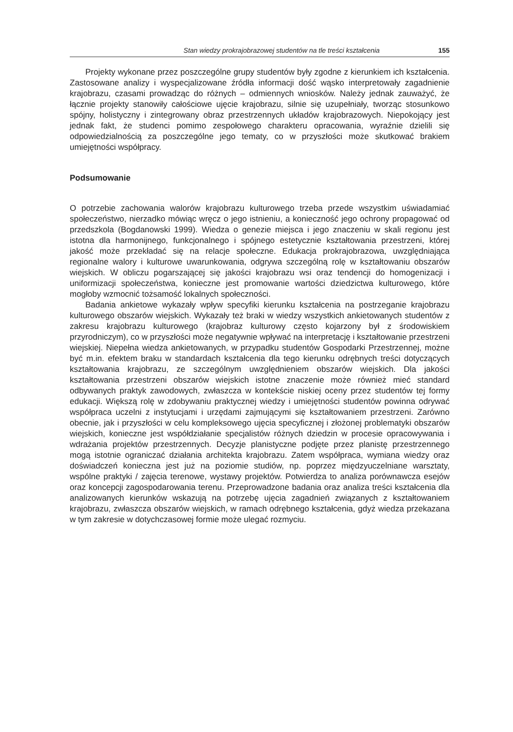Stan wiedzy prokrajobrazowej studentów na tle treści kształcenia 155
Projekty wykonane przez poszczególne grupy studentów były zgodne z kierunkiem ich kształcenia. Zastosowane analizy i wyspecjalizowane źródła informacji dość wąsko interpretowały zagadnienie krajobrazu, czasami prowadząc do różnych – odmiennych wniosków. Należy jednak zauważyć, że łącznie projekty stanowiły całościowe ujęcie krajobrazu, silnie się uzupełniały, tworząc stosunkowo spójny, holistyczny i zintegrowany obraz przestrzennych układów krajobrazowych. Niepokojący jest jednak fakt, że studenci pomimo zespołowego charakteru opracowania, wyraźnie dzielili się odpowiedzialnością za poszczególne jego tematy, co w przyszłości może skutkować brakiem umiejętności współpracy.
Podsumowanie
O potrzebie zachowania walorów krajobrazu kulturowego trzeba przede wszystkim uświadamiać społeczeństwo, nierzadko mówiąc wręcz o jego istnieniu, a konieczność jego ochrony propagować od przedszkola (Bogdanowski 1999). Wiedza o genezie miejsca i jego znaczeniu w skali regionu jest istotna dla harmonijnego, funkcjonalnego i spójnego estetycznie kształtowania przestrzeni, której jakość może przekładać się na relacje społeczne. Edukacja prokrajobrazowa, uwzględniająca regionalne walory i kulturowe uwarunkowania, odgrywa szczególną rolę w kształtowaniu obszarów wiejskich. W obliczu pogarszającej się jakości krajobrazu wsi oraz tendencji do homogenizacji i uniformizacji społeczeństwa, konieczne jest promowanie wartości dziedzictwa kulturowego, które mogłoby wzmocnić tożsamość lokalnych społeczności.
Badania ankietowe wykazały wpływ specyfiki kierunku kształcenia na postrzeganie krajobrazu kulturowego obszarów wiejskich. Wykazały też braki w wiedzy wszystkich ankietowanych studentów z zakresu krajobrazu kulturowego (krajobraz kulturowy często kojarzony był z środowiskiem przyrodniczym), co w przyszłości może negatywnie wpływać na interpretację i kształtowanie przestrzeni wiejskiej. Niepełna wiedza ankietowanych, w przypadku studentów Gospodarki Przestrzennej, możne być m.in. efektem braku w standardach kształcenia dla tego kierunku odrębnych treści dotyczących kształtowania krajobrazu, ze szczególnym uwzględnieniem obszarów wiejskich. Dla jakości kształtowania przestrzeni obszarów wiejskich istotne znaczenie może również mieć standard odbywanych praktyk zawodowych, zwłaszcza w kontekście niskiej oceny przez studentów tej formy edukacji. Większą rolę w zdobywaniu praktycznej wiedzy i umiejętności studentów powinna odrywać współpraca uczelni z instytucjami i urzędami zajmującymi się kształtowaniem przestrzeni. Zarówno obecnie, jak i przyszłości w celu kompleksowego ujęcia specyficznej i złożonej problematyki obszarów wiejskich, konieczne jest współdziałanie specjalistów różnych dziedzin w procesie opracowywania i wdrażania projektów przestrzennych. Decyzje planistyczne podjęte przez planistę przestrzennego mogą istotnie ograniczać działania architekta krajobrazu. Zatem współpraca, wymiana wiedzy oraz doświadczeń konieczna jest już na poziomie studiów, np. poprzez międzyuczelniane warsztaty, wspólne praktyki / zajęcia terenowe, wystawy projektów. Potwierdza to analiza porównawcza esejów oraz koncepcji zagospodarowania terenu. Przeprowadzone badania oraz analiza treści kształcenia dla analizowanych kierunków wskazują na potrzebę ujęcia zagadnień związanych z kształtowaniem krajobrazu, zwłaszcza obszarów wiejskich, w ramach odrębnego kształcenia, gdyż wiedza przekazana w tym zakresie w dotychczasowej formie może ulegać rozmyciu.